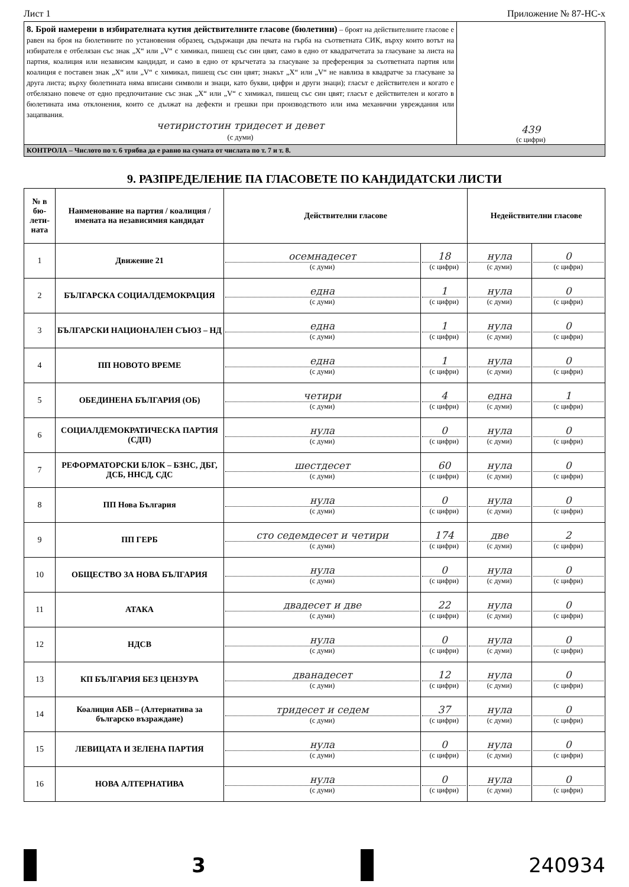Лист 1 Приложение № 87-НС-х
8. Брой намерени в избирателната кутия действителните гласове (бюлетини) – броят на действителните гласове е равен на броя на бюлетините по установения образец, съдържащи два печата на гърба на съответната СИК, върху които вотът на избирателя е отбелязан със знак „X“ или „V“ с химикал, пишещ със син цвят, само в едно от квадратчетата за гласуване за листа на партия, коалиция или независим кандидат, и само в едно от кръгчетата за гласуване за преференция за съответната партия или коалиция е поставен знак „X“ или „V“ с химикал, пишещ със син цвят; знакът „X“ или „V“ не навлиза в квадратче за гласуване за друга листа; върху бюлетината няма вписани символи и знаци, като букви, цифри и други знаци); гласът е действителен и когато е отбелязано повече от едно предпочитание със знак „X“ или „V“ с химикал, пишещ със син цвят; гласът е действителен и когато в бюлетината има отклонения, които се дължат на дефекти и грешки при производството или има механични увреждания или зацапвания.
четиристотин тридесет и девет
(с думи)
439
(с цифри)
КОНТРОЛА – Числото по т. 6 трябва да е равно на сумата от числата по т. 7 и т. 8.
9. РАЗПРЕДЕЛЕНИЕ ПА ГЛАСОВЕТЕ ПО КАНДИДАТСКИ ЛИСТИ
| № в бю-лети-ната | Наименование на партия / коалиция / имената на независимия кандидат | Действителни гласове | | Недействителни гласове | |
| --- | --- | --- | --- | --- | --- |
| 1 | Движение 21 | осемнадесет (с думи) | 18 (с цифри) | нула (с думи) | 0 (с цифри) |
| 2 | БЪЛГАРСКА СОЦИАЛДЕМОКРАЦИЯ | една (с думи) | 1 (с цифри) | нула (с думи) | 0 (с цифри) |
| 3 | БЪЛГАРСКИ НАЦИОНАЛЕН СЪЮЗ – НД | една (с думи) | 1 (с цифри) | нула (с думи) | 0 (с цифри) |
| 4 | ПП НОВОТО ВРЕМЕ | една (с думи) | 1 (с цифри) | нула (с думи) | 0 (с цифри) |
| 5 | ОБЕДИНЕНА БЪЛГАРИЯ (ОБ) | четири (с думи) | 4 (с цифри) | една (с думи) | 1 (с цифри) |
| 6 | СОЦИАЛДЕМОКРАТИЧЕСКА ПАРТИЯ (СДП) | нула (с думи) | 0 (с цифри) | нула (с думи) | 0 (с цифри) |
| 7 | РЕФОРМАТОРСКИ БЛОК – БЗНС, ДБГ, ДСБ, ННСД, СДС | шестдесет (с думи) | 60 (с цифри) | нула (с думи) | 0 (с цифри) |
| 8 | ПП Нова България | нула (с думи) | 0 (с цифри) | нула (с думи) | 0 (с цифри) |
| 9 | ПП ГЕРБ | сто седемдесет и четири (с думи) | 174 (с цифри) | две (с думи) | 2 (с цифри) |
| 10 | ОБЩЕСТВО ЗА НОВА БЪЛГАРИЯ | нула (с думи) | 0 (с цифри) | нула (с думи) | 0 (с цифри) |
| 11 | АТАКА | двадесет и две (с думи) | 22 (с цифри) | нула (с думи) | 0 (с цифри) |
| 12 | НДСВ | нула (с думи) | 0 (с цифри) | нула (с думи) | 0 (с цифри) |
| 13 | КП БЪЛГАРИЯ БЕЗ ЦЕНЗУРА | дванадесет (с думи) | 12 (с цифри) | нула (с думи) | 0 (с цифри) |
| 14 | Коалиция АБВ – (Алтернатива за българско възраждане) | тридесет и седем (с думи) | 37 (с цифри) | нула (с думи) | 0 (с цифри) |
| 15 | ЛЕВИЦАТА И ЗЕЛЕНА ПАРТИЯ | нула (с думи) | 0 (с цифри) | нула (с думи) | 0 (с цифри) |
| 16 | НОВА АЛТЕРНАТИВА | нула (с думи) | 0 (с цифри) | нула (с думи) | 0 (с цифри) |
3 240934